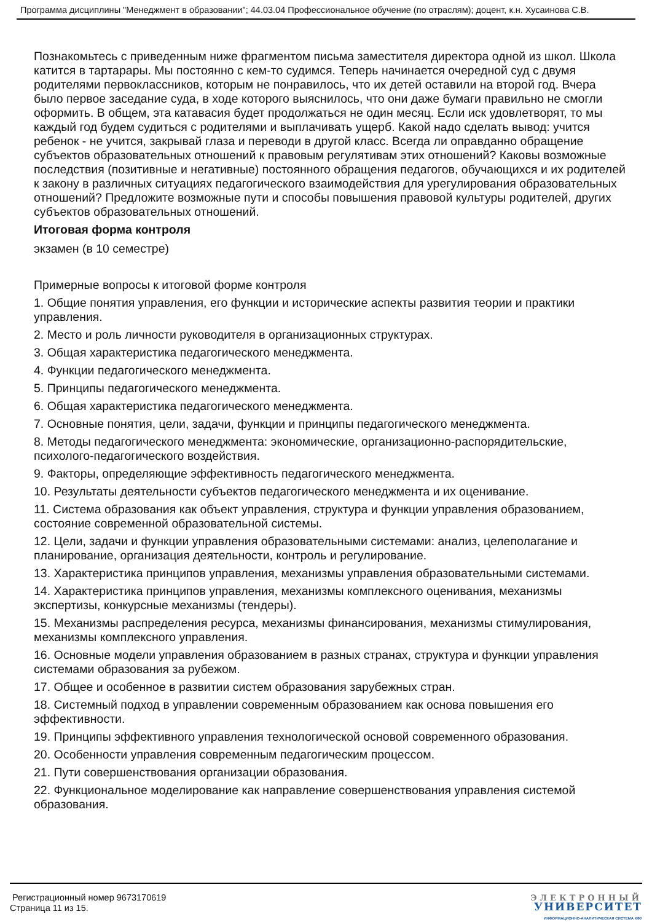Программа дисциплины "Менеджмент в образовании"; 44.03.04 Профессиональное обучение (по отраслям); доцент, к.н. Хусаинова С.В.
Познакомьтесь с приведенным ниже фрагментом письма заместителя директора одной из школ. Школа катится в тартарары. Мы постоянно с кем-то судимся. Теперь начинается очередной суд с двумя родителями первоклассников, которым не понравилось, что их детей оставили на второй год. Вчера было первое заседание суда, в ходе которого выяснилось, что они даже бумаги правильно не смогли оформить. В общем, эта катавасия будет продолжаться не один месяц. Если иск удовлетворят, то мы каждый год будем судиться с родителями и выплачивать ущерб. Какой надо сделать вывод: учится ребенок - не учится, закрывай глаза и переводи в другой класс. Всегда ли оправданно обращение субъектов образовательных отношений к правовым регулятивам этих отношений? Каковы возможные последствия (позитивные и негативные) постоянного обращения педагогов, обучающихся и их родителей к закону в различных ситуациях педагогического взаимодействия для урегулирования образовательных отношений? Предложите возможные пути и способы повышения правовой культуры родителей, других субъектов образовательных отношений.
Итоговая форма контроля
экзамен (в 10 семестре)
Примерные вопросы к итоговой форме контроля
1. Общие понятия управления, его функции и исторические аспекты развития теории и практики управления.
2. Место и роль личности руководителя в организационных структурах.
3. Общая характеристика педагогического менеджмента.
4. Функции педагогического менеджмента.
5. Принципы педагогического менеджмента.
6. Общая характеристика педагогического менеджмента.
7. Основные понятия, цели, задачи, функции и принципы педагогического менеджмента.
8. Методы педагогического менеджмента: экономические, организационно-распорядительские, психолого-педагогического воздействия.
9. Факторы, определяющие эффективность педагогического менеджмента.
10. Результаты деятельности субъектов педагогического менеджмента и их оценивание.
11. Система образования как объект управления, структура и функции управления образованием, состояние современной образовательной системы.
12. Цели, задачи и функции управления образовательными системами: анализ, целеполагание и планирование, организация деятельности, контроль и регулирование.
13. Характеристика принципов управления, механизмы управления образовательными системами.
14. Характеристика принципов управления, механизмы комплексного оценивания, механизмы экспертизы, конкурсные механизмы (тендеры).
15. Механизмы распределения ресурса, механизмы финансирования, механизмы стимулирования, механизмы комплексного управления.
16. Основные модели управления образованием в разных странах, структура и функции управления системами образования за рубежом.
17. Общее и особенное в развитии систем образования зарубежных стран.
18. Системный подход в управлении современным образованием как основа повышения его эффективности.
19. Принципы эффективного управления технологической основой современного образования.
20. Особенности управления современным педагогическим процессом.
21. Пути совершенствования организации образования.
22. Функциональное моделирование как направление совершенствования управления системой образования.
Регистрационный номер 9673170619
Страница 11 из 15.
ЭЛЕКТРОННЫЙ
УНИВЕРСИТЕТ
ИНФОРМАЦИОННО-АНАЛИТИЧЕСКАЯ СИСТЕМА КФУ